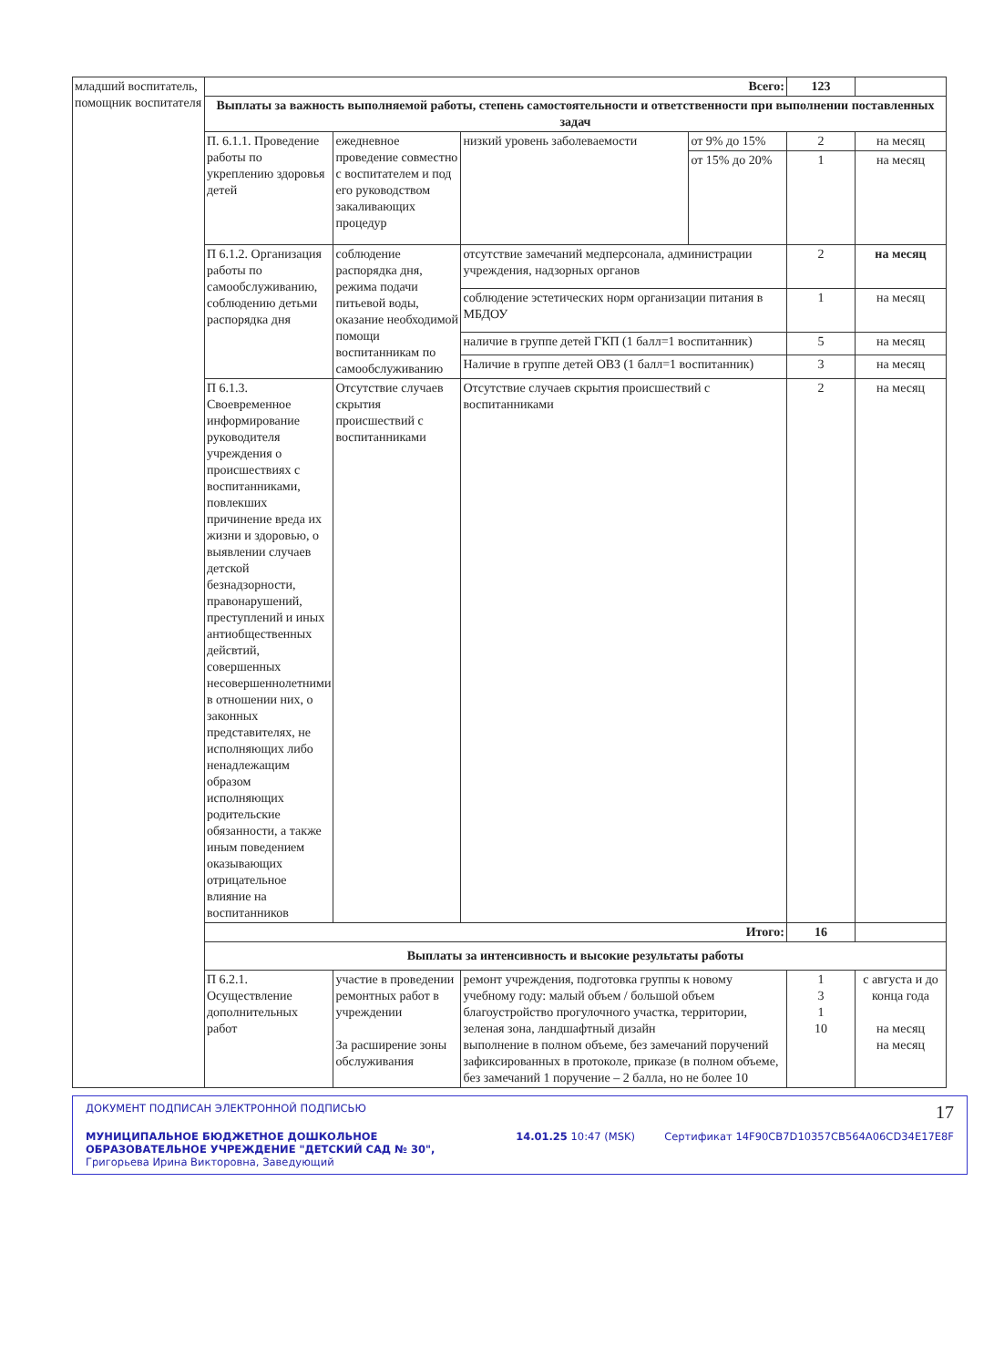| младший воспитатель, помощник воспитателя | Всего: | | | | 123 | |
| | Выплаты за важность выполняемой работы, степень самостоятельности и ответственности при выполнении поставленных задач | | | | | |
| | П. 6.1.1. Проведение работы по укреплению здоровья детей | ежедневное проведение совместно с воспитателем и под его руководством закаливающих процедур | низкий уровень заболеваемости | от 9% до 15% | 2 | на месяц |
| | | | | от 15% до 20% | 1 | на месяц |
| | П 6.1.2. Организация работы по самообслуживанию, соблюдению детьми распорядка дня | соблюдение распорядка дня, режима подачи питьевой воды, оказание необходимой помощи воспитанникам по самообслуживанию | отсутствие замечаний медперсонала, администрации учреждения, надзорных органов | | 2 | на месяц |
| | | | соблюдение эстетических норм организации питания в МБДОУ | | 1 | на месяц |
| | | | наличие в группе детей ГКП (1 балл=1 воспитанник) | | 5 | на месяц |
| | | | Наличие в группе детей ОВЗ (1 балл=1 воспитанник) | | 3 | на месяц |
| | П 6.1.3. Своевременное информирование руководителя учреждения о происшествиях с воспитанниками, повлекших причинение вреда их жизни и здоровью, о выявлении случаев детской безнадзорности, правонарушений, преступлений и иных антиобщественных дейсвтий, совершенных несовершеннолетними в отношении них, о законных представителях, не исполняющих либо ненадлежащим образом исполняющих родительские обязанности, а также иным поведением оказывающих отрицательное влияние на воспитанников | Отсутствие случаев скрытия происшествий с воспитанниками | Отсутствие случаев скрытия происшествий с воспитанниками | | 2 | на месяц |
| | Итого: | | | | 16 | |
| | Выплаты за интенсивность и высокие результаты работы | | | | | |
| | П 6.2.1. Осуществление дополнительных работ | участие в проведении ремонтных работ в учреждении За расширение зоны обслуживания | ремонт учреждения, подготовка группы к новому учебному году: малый объем / большой объем благоустройство прогулочного участка, территории, зеленая зона, ландшафтный дизайн выполнение в полном объеме, без замечаний поручений зафиксированных в протоколе, приказе (в полном объеме, без замечаний 1 поручение – 2 балла, но не более 10 | | 1 3 1 10 | с августа и до конца года на месяц на месяц |
ДОКУМЕНТ ПОДПИСАН ЭЛЕКТРОННОЙ ПОДПИСЬЮ 17
МУНИЦИПАЛЬНОЕ БЮДЖЕТНОЕ ДОШКОЛЬНОЕ ОБРАЗОВАТЕЛЬНОЕ УЧРЕЖДЕНИЕ "ДЕТСКИЙ САД № 30", Григорьева Ирина Викторовна, Заведующий 14.01.25 10:47 (MSK) Сертификат 14F90CB7D10357CB564A06CD34E17E8F